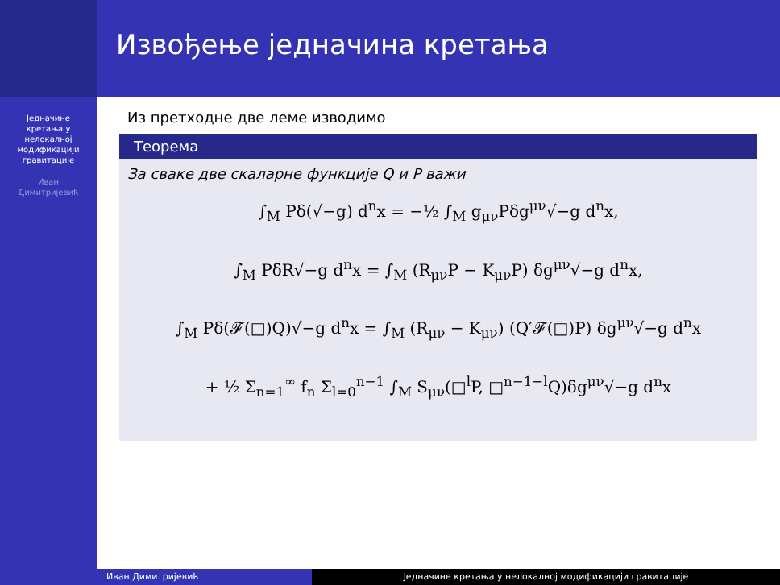Извођење једначина кретања
Једначине
кретања у
нелокалној
модификацији
гравитације
Иван
Димитријевић
Из претходне две леме изводимо
Теорема
За сваке две скаларне функције Q и P важи
∫<sub>M</sub> Pδ(√−g) d<sup>n</sup>x = −½ ∫<sub>M</sub> g<sub>μν</sub>Pδg<sup>μν</sup>√−g d<sup>n</sup>x,
∫<sub>M</sub> PδR√−g d<sup>n</sup>x = ∫<sub>M</sub> (R<sub>μν</sub>P − K<sub>μν</sub>P) δg<sup>μν</sup>√−g d<sup>n</sup>x,
∫<sub>M</sub> Pδ(𝓕(□)Q)√−g d<sup>n</sup>x = ∫<sub>M</sub> (R<sub>μν</sub> − K<sub>μν</sub>) (Q′𝓕(□)P) δg<sup>μν</sup>√−g d<sup>n</sup>x
+ ½ Σ<sub>n=1</sub><sup>∞</sup> f<sub>n</sub> Σ<sub>l=0</sub><sup>n−1</sup> ∫<sub>M</sub> S<sub>μν</sub>(□<sup>l</sup>P, □<sup>n−1−l</sup>Q)δg<sup>μν</sup>√−g d<sup>n</sup>x
Иван Димитријевић Једначине кретања у нелокалној модификацији гравитације